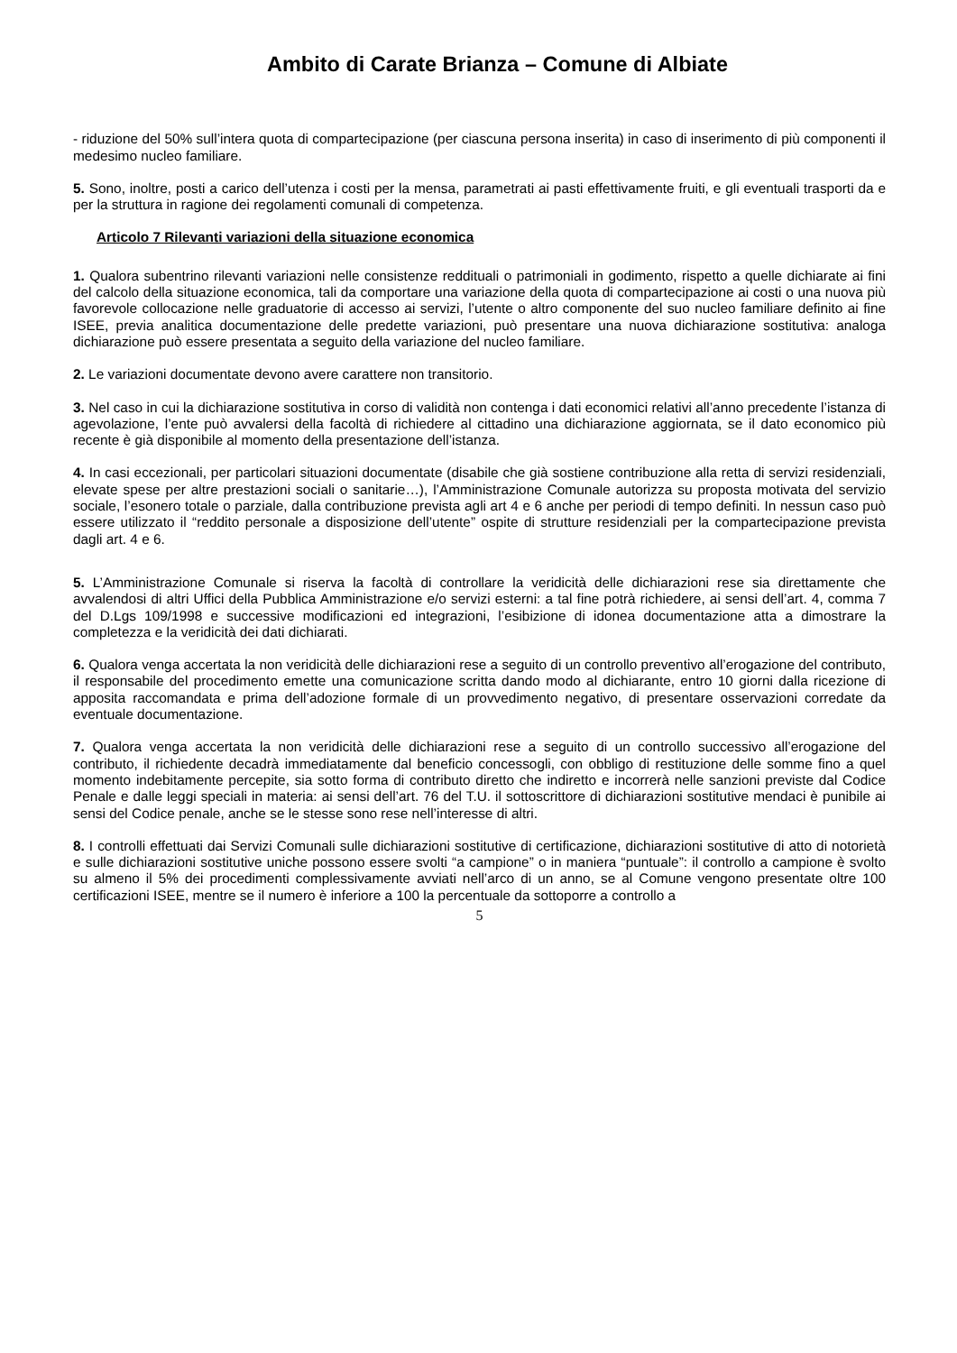Ambito di Carate Brianza – Comune di Albiate
- riduzione del 50% sull’intera quota di compartecipazione (per ciascuna persona inserita) in caso di inserimento di più componenti il medesimo nucleo familiare.
5. Sono, inoltre, posti a carico dell’utenza i costi per la mensa, parametrati ai pasti effettivamente fruiti, e gli eventuali trasporti da e per la struttura in ragione dei regolamenti comunali di competenza.
Articolo 7 Rilevanti variazioni della situazione economica
1. Qualora subentrino rilevanti variazioni nelle consistenze reddituali o patrimoniali in godimento, rispetto a quelle dichiarate ai fini del calcolo della situazione economica, tali da comportare una variazione della quota di compartecipazione ai costi o una nuova più favorevole collocazione nelle graduatorie di accesso ai servizi, l’utente o altro componente del suo nucleo familiare definito ai fine ISEE, previa analitica documentazione delle predette variazioni, può presentare una nuova dichiarazione sostitutiva: analoga dichiarazione può essere presentata a seguito della variazione del nucleo familiare.
2. Le variazioni documentate devono avere carattere non transitorio.
3. Nel caso in cui la dichiarazione sostitutiva in corso di validità non contenga i dati economici relativi all’anno precedente l’istanza di agevolazione, l’ente può avvalersi della facoltà di richiedere al cittadino una dichiarazione aggiornata, se il dato economico più recente è già disponibile al momento della presentazione dell’istanza.
4. In casi eccezionali, per particolari situazioni documentate (disabile che già sostiene contribuzione alla retta di servizi residenziali, elevate spese per altre prestazioni sociali o sanitarie…), l’Amministrazione Comunale autorizza su proposta motivata del servizio sociale, l’esonero totale o parziale, dalla contribuzione prevista agli art 4 e 6 anche per periodi di tempo definiti. In nessun caso può essere utilizzato il “reddito personale a disposizione dell’utente” ospite di strutture residenziali per la compartecipazione prevista dagli art. 4 e 6.
5. L’Amministrazione Comunale si riserva la facoltà di controllare la veridicità delle dichiarazioni rese sia direttamente che avvalendosi di altri Uffici della Pubblica Amministrazione e/o servizi esterni: a tal fine potrà richiedere, ai sensi dell’art. 4, comma 7 del D.Lgs 109/1998 e successive modificazioni ed integrazioni, l’esibizione di idonea documentazione atta a dimostrare la completezza e la veridicità dei dati dichiarati.
6. Qualora venga accertata la non veridicità delle dichiarazioni rese a seguito di un controllo preventivo all’erogazione del contributo, il responsabile del procedimento emette una comunicazione scritta dando modo al dichiarante, entro 10 giorni dalla ricezione di apposita raccomandata e prima dell’adozione formale di un provvedimento negativo, di presentare osservazioni corredate da eventuale documentazione.
7. Qualora venga accertata la non veridicità delle dichiarazioni rese a seguito di un controllo successivo all’erogazione del contributo, il richiedente decadrà immediatamente dal beneficio concessogli, con obbligo di restituzione delle somme fino a quel momento indebitamente percepite, sia sotto forma di contributo diretto che indiretto e incorrerà nelle sanzioni previste dal Codice Penale e dalle leggi speciali in materia: ai sensi dell’art. 76 del T.U. il sottoscrittore di dichiarazioni sostitutive mendaci è punibile ai sensi del Codice penale, anche se le stesse sono rese nell’interesse di altri.
8. I controlli effettuati dai Servizi Comunali sulle dichiarazioni sostitutive di certificazione, dichiarazioni sostitutive di atto di notorietà e sulle dichiarazioni sostitutive uniche possono essere svolti “a campione” o in maniera “puntuale”: il controllo a campione è svolto su almeno il 5% dei procedimenti complessivamente avviati nell’arco di un anno, se al Comune vengono presentate oltre 100 certificazioni ISEE, mentre se il numero è inferiore a 100 la percentuale da sottoporre a controllo a
5